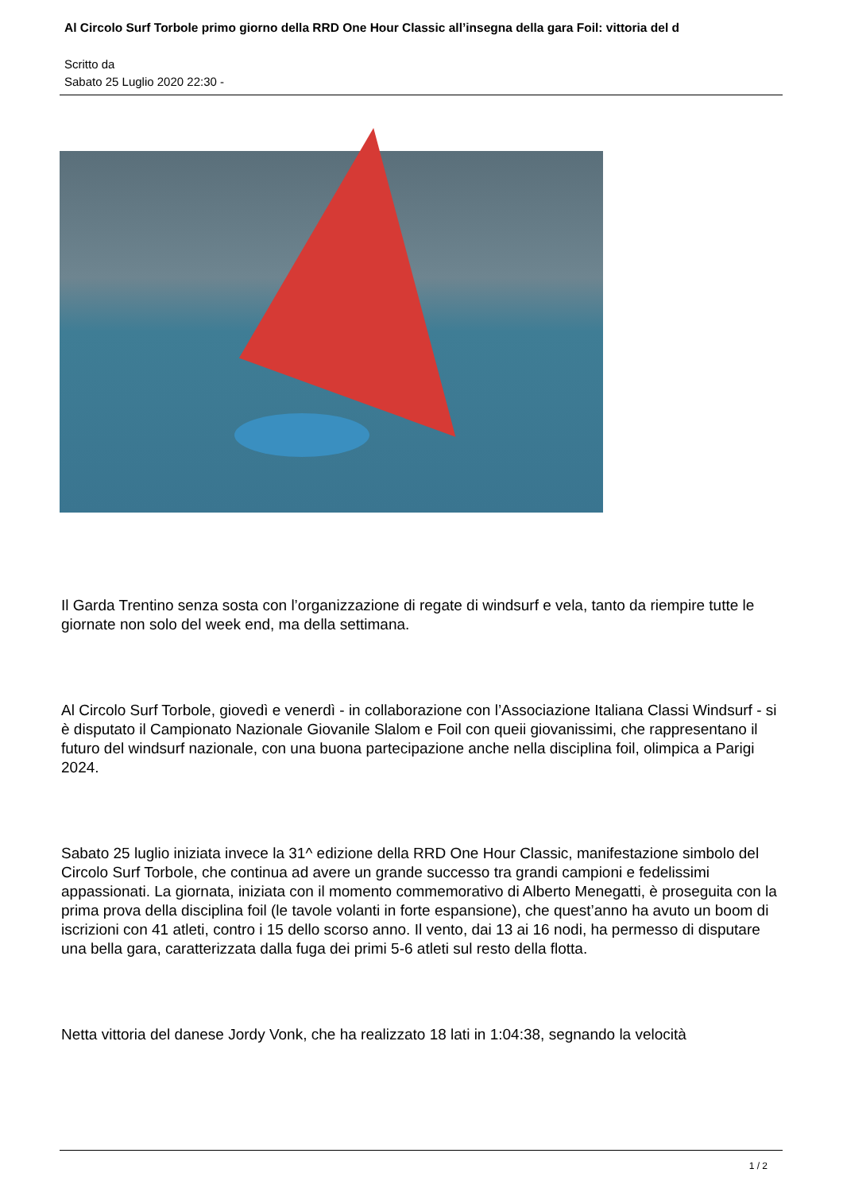Al Circolo Surf Torbole primo giorno della RRD One Hour Classic all’insegna della gara Foil: vittoria del d
Scritto da
Sabato 25 Luglio 2020 22:30 -
Il Garda Trentino senza sosta con l’organizzazione di regate di windsurf e vela, tanto da riempire tutte le giornate non solo del week end, ma della settimana.
Al Circolo Surf Torbole, giovedì e venerdì - in collaborazione con l’Associazione Italiana Classi Windsurf - si è disputato il Campionato Nazionale Giovanile Slalom e Foil con queii giovanissimi, che rappresentano il futuro del windsurf nazionale, con una buona partecipazione anche nella disciplina foil, olimpica a Parigi 2024.
Sabato 25 luglio iniziata invece la 31^ edizione della RRD One Hour Classic, manifestazione simbolo del Circolo Surf Torbole, che continua ad avere un grande successo tra grandi campioni e fedelissimi appassionati. La giornata, iniziata con il momento commemorativo di Alberto Menegatti, è proseguita con la prima prova della disciplina foil (le tavole volanti in forte espansione), che quest’anno ha avuto un boom di iscrizioni con 41 atleti, contro i 15 dello scorso anno. Il vento, dai 13 ai 16 nodi, ha permesso di disputare una bella gara, caratterizzata dalla fuga dei primi 5-6 atleti sul resto della flotta.
Netta vittoria del danese Jordy Vonk, che ha realizzato 18 lati in 1:04:38, segnando la velocità
1 / 2